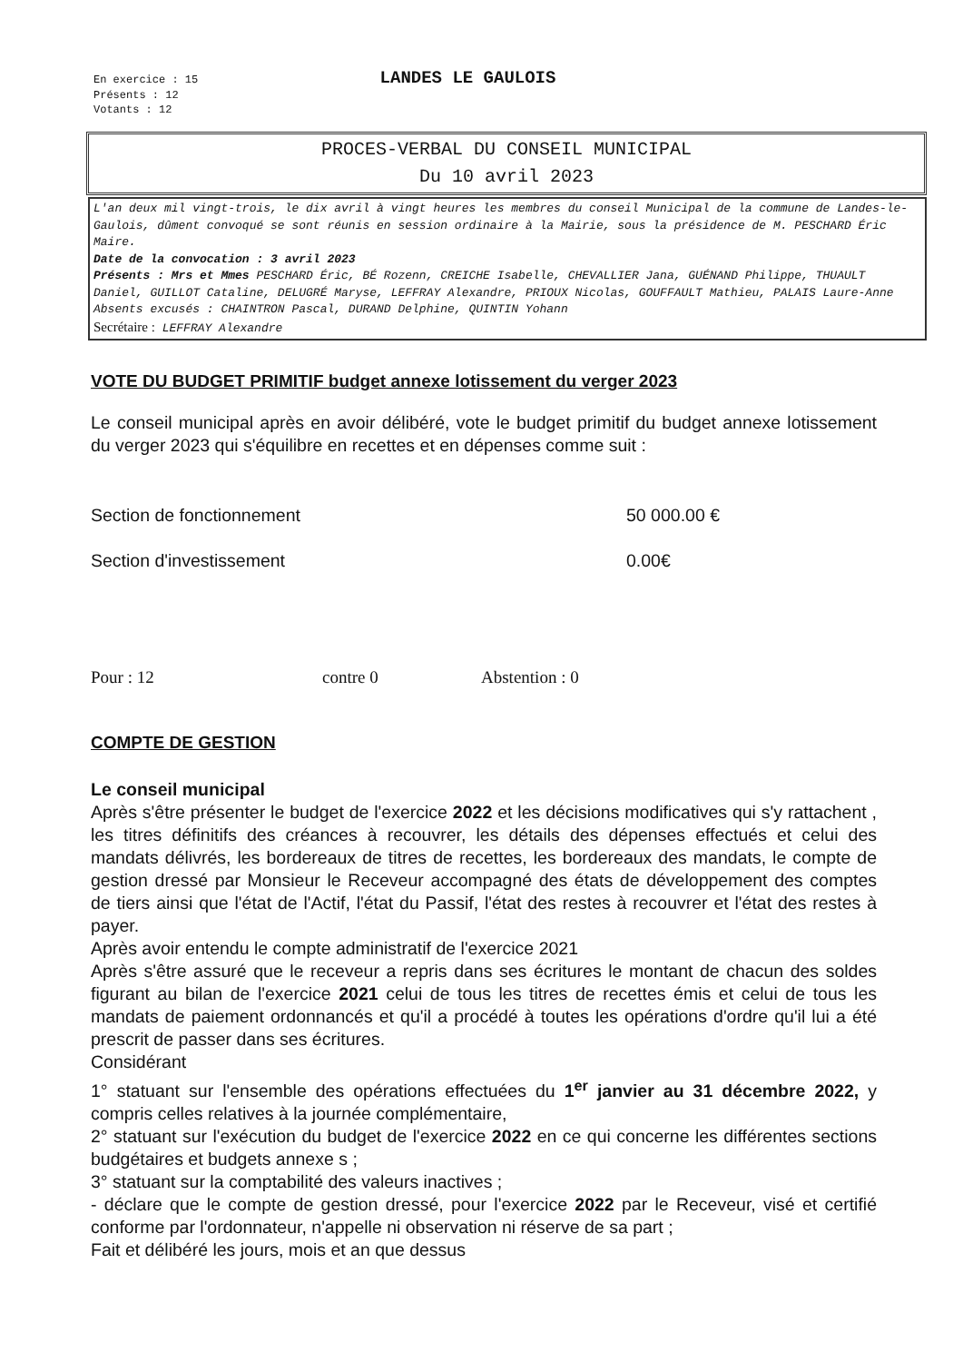En exercice : 15
Présents : 12
Votants : 12
LANDES LE GAULOIS
PROCES-VERBAL DU CONSEIL MUNICIPAL
Du 10 avril 2023
L'an deux mil vingt-trois, le dix avril à vingt heures les membres du conseil Municipal de la commune de Landes-le-Gaulois, dûment convoqué se sont réunis en session ordinaire à la Mairie, sous la présidence de M. PESCHARD Éric Maire.
Date de la convocation : 3 avril 2023
Présents : Mrs et Mmes PESCHARD Éric, BÉ Rozenn, CREICHE Isabelle, CHEVALLIER Jana, GUÉNAND Philippe, THUAULT Daniel, GUILLOT Cataline, DELUGRÉ Maryse, LEFFRAY Alexandre, PRIOUX Nicolas, GOUFFAULT Mathieu, PALAIS Laure-Anne
Absents excusés : CHAINTRON Pascal, DURAND Delphine, QUINTIN Yohann
Secrétaire : LEFFRAY Alexandre
VOTE DU BUDGET PRIMITIF budget annexe lotissement du verger 2023
Le conseil municipal après en avoir délibéré, vote le budget primitif du budget annexe lotissement du verger 2023 qui s'équilibre en recettes et en dépenses comme suit :
Section de fonctionnement 50 000.00 €
Section d'investissement 0.00€
Pour : 12 contre 0 Abstention : 0
COMPTE DE GESTION
Le conseil municipal
Après s'être présenter le budget de l'exercice 2022 et les décisions modificatives qui s'y rattachent , les titres définitifs des créances à recouvrer, les détails des dépenses effectués et celui des mandats délivrés, les bordereaux de titres de recettes, les bordereaux des mandats, le compte de gestion dressé par Monsieur le Receveur accompagné des états de développement des comptes de tiers ainsi que l'état de l'Actif, l'état du Passif, l'état des restes à recouvrer et l'état des restes à payer.
Après avoir entendu le compte administratif de l'exercice 2021
Après s'être assuré que le receveur a repris dans ses écritures le montant de chacun des soldes figurant au bilan de l'exercice 2021 celui de tous les titres de recettes émis et celui de tous les mandats de paiement ordonnancés et qu'il a procédé à toutes les opérations d'ordre qu'il lui a été prescrit de passer dans ses écritures.
Considérant
1° statuant sur l'ensemble des opérations effectuées du 1<sup>er</sup> janvier au 31 décembre 2022, y compris celles relatives à la journée complémentaire,
2° statuant sur l'exécution du budget de l'exercice 2022 en ce qui concerne les différentes sections budgétaires et budgets annexe s ;
3° statuant sur la comptabilité des valeurs inactives ;
- déclare que le compte de gestion dressé, pour l'exercice 2022 par le Receveur, visé et certifié conforme par l'ordonnateur, n'appelle ni observation ni réserve de sa part ;
Fait et délibéré les jours, mois et an que dessus